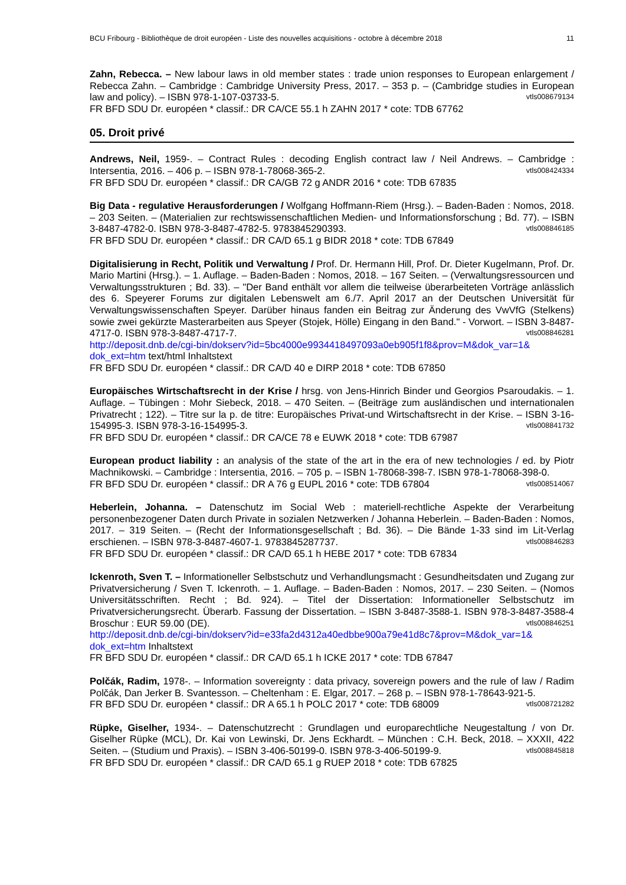BCU Fribourg - Bibliothèque de droit européen - Liste des nouvelles acquisitions - octobre à décembre 2018 11
Zahn, Rebecca. – New labour laws in old member states : trade union responses to European enlargement / Rebecca Zahn. – Cambridge : Cambridge University Press, 2017. – 353 p. – (Cambridge studies in European law and policy). – ISBN 978-1-107-03733-5. vtls008679134
FR BFD SDU Dr. européen * classif.: DR CA/CE 55.1 h ZAHN 2017 * cote: TDB 67762
05. Droit privé
Andrews, Neil, 1959-. – Contract Rules : decoding English contract law / Neil Andrews. – Cambridge : Intersentia, 2016. – 406 p. – ISBN 978-1-78068-365-2. vtls008424334
FR BFD SDU Dr. européen * classif.: DR CA/GB 72 g ANDR 2016 * cote: TDB 67835
Big Data - regulative Herausforderungen / Wolfgang Hoffmann-Riem (Hrsg.). – Baden-Baden : Nomos, 2018. – 203 Seiten. – (Materialien zur rechtswissenschaftlichen Medien- und Informationsforschung ; Bd. 77). – ISBN 3-8487-4782-0. ISBN 978-3-8487-4782-5. 9783845290393. vtls008846185
FR BFD SDU Dr. européen * classif.: DR CA/D 65.1 g BIDR 2018 * cote: TDB 67849
Digitalisierung in Recht, Politik und Verwaltung / Prof. Dr. Hermann Hill, Prof. Dr. Dieter Kugelmann, Prof. Dr. Mario Martini (Hrsg.). – 1. Auflage. – Baden-Baden : Nomos, 2018. – 167 Seiten. – (Verwaltungsressourcen und Verwaltungsstrukturen ; Bd. 33). – "Der Band enthält vor allem die teilweise überarbeiteten Vorträge anlässlich des 6. Speyerer Forums zur digitalen Lebenswelt am 6./7. April 2017 an der Deutschen Universität für Verwaltungswissenschaften Speyer. Darüber hinaus fanden ein Beitrag zur Änderung des VwVfG (Stelkens) sowie zwei gekürzte Masterarbeiten aus Speyer (Stojek, Hölle) Eingang in den Band." - Vorwort. – ISBN 3-8487-4717-0. ISBN 978-3-8487-4717-7. vtls008846281
http://deposit.dnb.de/cgi-bin/dokserv?id=5bc4000e9934418497093a0eb905f1f8&prov=M&dok_var=1& dok_ext=htm text/html Inhaltstext
FR BFD SDU Dr. européen * classif.: DR CA/D 40 e DIRP 2018 * cote: TDB 67850
Europäisches Wirtschaftsrecht in der Krise / hrsg. von Jens-Hinrich Binder und Georgios Psaroudakis. – 1. Auflage. – Tübingen : Mohr Siebeck, 2018. – 470 Seiten. – (Beiträge zum ausländischen und internationalen Privatrecht ; 122). – Titre sur la p. de titre: Europäisches Privat-und Wirtschaftsrecht in der Krise. – ISBN 3-16-154995-3. ISBN 978-3-16-154995-3. vtls008841732
FR BFD SDU Dr. européen * classif.: DR CA/CE 78 e EUWK 2018 * cote: TDB 67987
European product liability : an analysis of the state of the art in the era of new technologies / ed. by Piotr Machnikowski. – Cambridge : Intersentia, 2016. – 705 p. – ISBN 1-78068-398-7. ISBN 978-1-78068-398-0. vtls008514067
FR BFD SDU Dr. européen * classif.: DR A 76 g EUPL 2016 * cote: TDB 67804
Heberlein, Johanna. – Datenschutz im Social Web : materiell-rechtliche Aspekte der Verarbeitung personenbezogener Daten durch Private in sozialen Netzwerken / Johanna Heberlein. – Baden-Baden : Nomos, 2017. – 319 Seiten. – (Recht der Informationsgesellschaft ; Bd. 36). – Die Bände 1-33 sind im Lit-Verlag erschienen. – ISBN 978-3-8487-4607-1. 9783845287737. vtls008846283
FR BFD SDU Dr. européen * classif.: DR CA/D 65.1 h HEBE 2017 * cote: TDB 67834
Ickenroth, Sven T. – Informationeller Selbstschutz und Verhandlungsmacht : Gesundheitsdaten und Zugang zur Privatversicherung / Sven T. Ickenroth. – 1. Auflage. – Baden-Baden : Nomos, 2017. – 230 Seiten. – (Nomos Universitätsschriften. Recht ; Bd. 924). – Titel der Dissertation: Informationeller Selbstschutz im Privatversicherungsrecht. Überarb. Fassung der Dissertation. – ISBN 3-8487-3588-1. ISBN 978-3-8487-3588-4 Broschur : EUR 59.00 (DE). vtls008846251
http://deposit.dnb.de/cgi-bin/dokserv?id=e33fa2d4312a40edbbe900a79e41d8c7&prov=M&dok_var=1& dok_ext=htm Inhaltstext
FR BFD SDU Dr. européen * classif.: DR CA/D 65.1 h ICKE 2017 * cote: TDB 67847
Polčák, Radim, 1978-. – Information sovereignty : data privacy, sovereign powers and the rule of law / Radim Polčák, Dan Jerker B. Svantesson. – Cheltenham : E. Elgar, 2017. – 268 p. – ISBN 978-1-78643-921-5. vtls008721282
FR BFD SDU Dr. européen * classif.: DR A 65.1 h POLC 2017 * cote: TDB 68009
Rüpke, Giselher, 1934-. – Datenschutzrecht : Grundlagen und europarechtliche Neugestaltung / von Dr. Giselher Rüpke (MCL), Dr. Kai von Lewinski, Dr. Jens Eckhardt. – München : C.H. Beck, 2018. – XXXII, 422 Seiten. – (Studium und Praxis). – ISBN 3-406-50199-0. ISBN 978-3-406-50199-9. vtls008845818
FR BFD SDU Dr. européen * classif.: DR CA/D 65.1 g RUEP 2018 * cote: TDB 67825